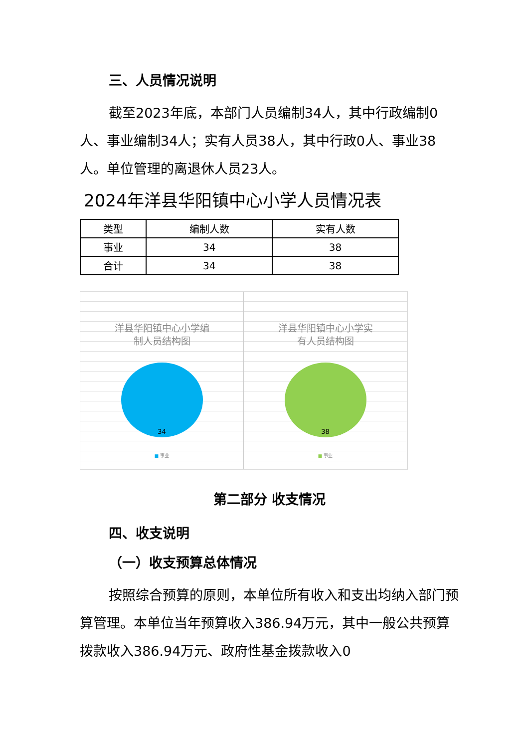三、人员情况说明
截至2023年底，本部门人员编制34人，其中行政编制0人、事业编制34人；实有人员38人，其中行政0人、事业38人。单位管理的离退休人员23人。
2024年洋县华阳镇中心小学人员情况表
| 类型 | 编制人数 | 实有人数 |
| --- | --- | --- |
| 事业 | 34 | 38 |
| 合计 | 34 | 38 |
洋县华阳镇中心小学编
制人员结构图
34
■ 事业
洋县华阳镇中心小学实
有人员结构图
38
■ 事业
第二部分 收支情况
四、收支说明
（一）收支预算总体情况
按照综合预算的原则，本单位所有收入和支出均纳入部门预算管理。本单位当年预算收入386.94万元，其中一般公共预算拨款收入386.94万元、政府性基金拨款收入0